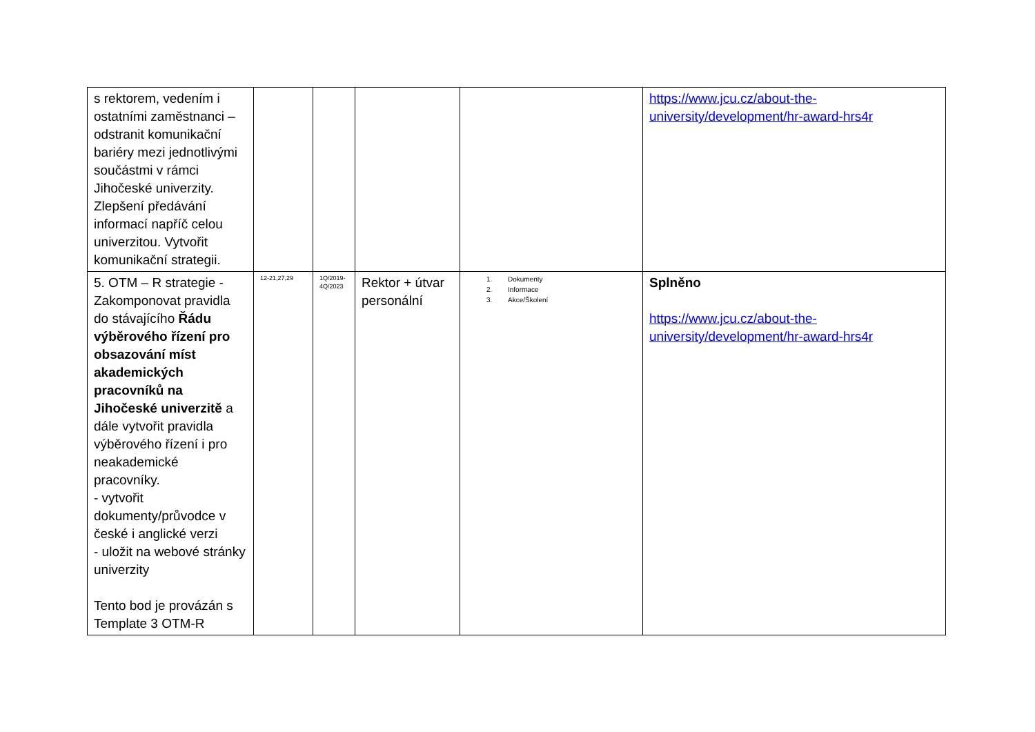| s rektorem, vedením i ostatními zaměstnanci – odstranit komunikační bariéry mezi jednotlivými součástmi v rámci Jihočeské univerzity. Zlepšení předávání informací napříč celou univerzitou. Vytvořit komunikační strategii. | | | | | https://www.jcu.cz/about-the-university/development/hr-award-hrs4r |
| 5. OTM – R strategie - Zakomponovat pravidla do stávajícího Řádu výběrového řízení pro obsazování míst akademických pracovníků na Jihočeské univerzitě a dále vytvořit pravidla výběrového řízení i pro neakademické pracovníky. - vytvořit dokumenty/průvodce v české i anglické verzi - uložit na webové stránky univerzity Tento bod je provázán s Template 3 OTM-R | 12-21,27,29 | 1Q/2019-4Q/2023 | Rektor + útvar personální | 1. Dokumenty 2. Informace 3. Akce/Školení | Splněno https://www.jcu.cz/about-the-university/development/hr-award-hrs4r |